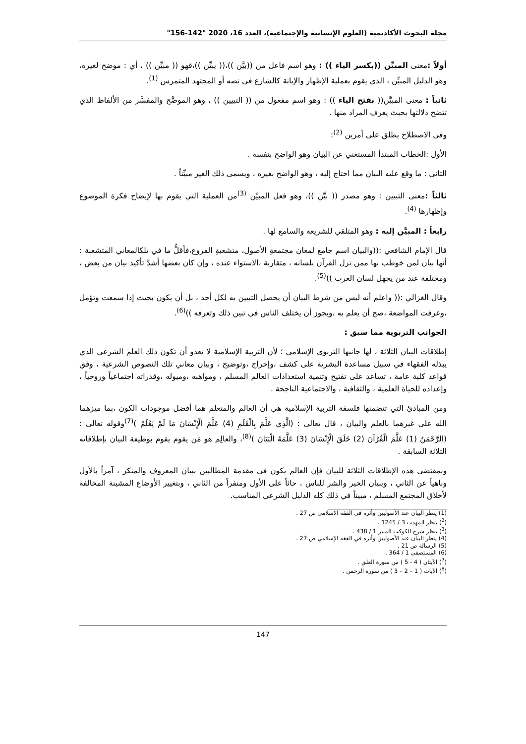مجلة البحوث الأكاديمية (العلوم الإنسانية والإجتماعية)، العدد 16، 2020 "142-156"
أولاً : معنى المبيِّن ((بكسر الياء )) : وهو اسم فاعل من ((بيَّن ))،(( يبيِّن ))،فهو (( مبيِّن )) ، أي : موضح لغيره، وهو الدليل المبيِّن ، الذي يقوم بعملية الإظهار والإبانة كالشارع في نصه أو المجتهد المتمرس <sup>(1)</sup>.
ثانياً : معنى المبيَّن(( بفتح الياء )) : وهو اسم مفعول من (( التبيين )) ، وهو الموضَّح والمفسَّر من الألفاظ الذي تتضح دلالتها بحيث يعرف المراد منها .
وفي الاصطلاح يطلق على أمرين <sup>(2)</sup>:
الأول :الخطاب المبتدأ المستغني عن البيان وهو الواضح بنفسه .
الثاني : ما وقع عليه البيان مما احتاج إليه ، وهو الواضح بغيره ، ويسمى ذلك الغير مبيِّناً .
ثالثاً : معنى التبيين : وهو مصدر (( بيَّن ))، وهو فعل المبيِّن <sup>(3)</sup>من العملية التي يقوم بها لإيضاح فكرة الموضوع وإظهارها <sup>(4)</sup>.
رابعاً : المبيَّن إليه : وهو المتلقي للشريعة والسامع لها .
قال الإمام الشافعي :((والبيان اسم جامع لمعان مجتمعةِ الأصول، متشعبةِ الفروع،فأقلُّ ما في تلكالمعاني المتشعبة : أنها بيان لمن خوطب بها ممن نزل القرآن بلسانه ، متقاربة ،الاستواء عنده ، وإن كان بعضها أشدَّ تأكيد بيان من بعض ، ومختلفة عند من يجهل لسان العرب ))<sup>(5)</sup>.
وقال الغزالي :(( واعلم أنه ليس من شرط البيان أن يحصل التبيين به لكل أحد ، بل أن يكون بحيث إذا سمعت وتؤمل ،وعرفت المواضعة ،صح أن يعلم به ،ويجوز أن يختلف الناس في تبين ذلك وتعرفه ))<sup>(6)</sup>.
الجوانب التربوية مما سبق :
إطلاقات البيان الثلاثة ، لها جانبها التربوي الإسلامي ؛ لأن التربية الإسلامية لا تعدو أن تكون ذلك العلم الشرعي الذي يبذله الفقهاء في سبيل مساعدة البشرية على كشف ،وإخراج ،وتوضيح ، وبيان معاني تلك النصوص الشرعية ، وفق قواعد كلية عامة ، تساعد على تفتيح وتنمية استعدادات العالم المسلم ، ومواهبه ،وميوله ،وقدراته اجتماعياً وروحياً ، وإعداده للحياة العلمية ، والثقافية ، والاجتماعية الناجحة .
ومن المبادئ التي تتضمنها فلسفة التربية الإسلامية هي أن العالم والمتعلم هما أفضل موجودات الكون ،بما ميزهما الله على غيرهما بالعلم والبيان ، قال تعالى : (الَّذِي عَلَّمَ بِالْقَلَمِ (4) عَلَّمَ الْإِنْسَانَ مَا لَمْ يَعْلَمْ )<sup>(7)</sup>وقوله تعالى : (الرَّحْمَنُ (1) عَلَّمَ الْقُرْآنَ (2) خَلَقَ الْإِنْسَانَ (3) عَلَّمَهُ الْبَيَانَ )<sup>(8)</sup>، والعالِم هو مَن يقوم يقوم بوظيفة البيان بإطلاقاته الثلاثة السابقة .
وبمقتضى هذه الإطلاقات الثلاثة للبيان فإن العالم يكون في مقدمة المطالبين ببيان المعروف والمنكر ، آمراً بالأول وناهياً عن الثاني ، وببيان الخير والشر للناس ، حاثاً على الأول ومنفراً من الثاني ، وبتغيير الأوضاع المشينة المخالفة لأخلاق المجتمع المسلم ، مبيناً في ذلك كله الدليل الشرعي المناسب.
(1) ينظر البيان عند الأصوليين وأثره في الفقه الإسلامي ص 27 .
(<sup>2</sup>) ينظر المهذب 3 / 1245 .
(<sup>3</sup>) ينظر شرح الكوكب المنير 1 / 438 .
(4) ينظر البيان عند الأصوليين وأثره في الفقه الإسلامي ص 27 .
(5) الرسالة ص 21 .
(6) المستصفى 1 / 364 .
(<sup>7</sup>) الآيتان ( 4 - 5 ) من سورة العلق .
(<sup>8</sup>) الآيات ( 1 – 2 – 3 ) من سورة الرحمن .
147